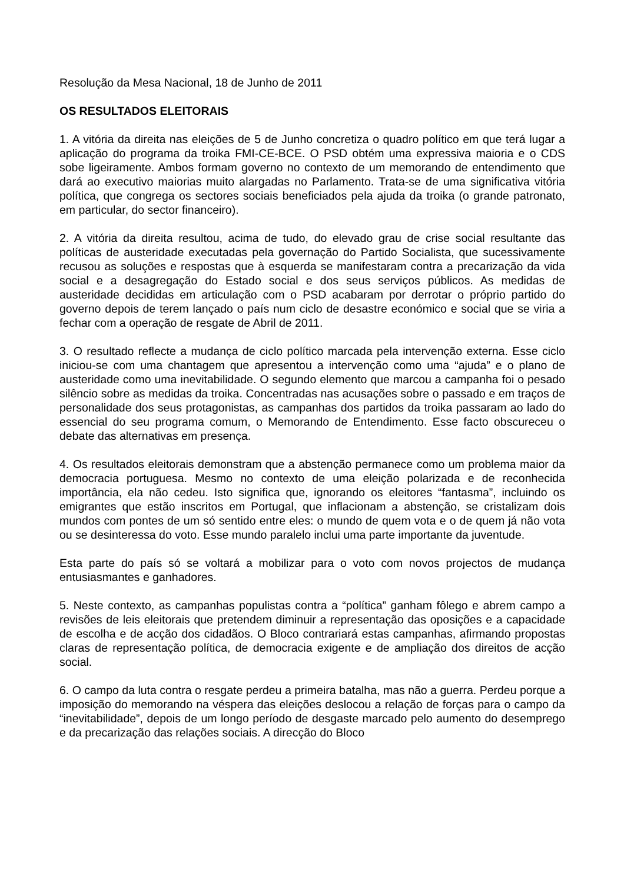Resolução da Mesa Nacional, 18 de Junho de 2011
OS RESULTADOS ELEITORAIS
1. A vitória da direita nas eleições de 5 de Junho concretiza o quadro político em que terá lugar a aplicação do programa da troika FMI-CE-BCE. O PSD obtém uma expressiva maioria e o CDS sobe ligeiramente. Ambos formam governo no contexto de um memorando de entendimento que dará ao executivo maiorias muito alargadas no Parlamento. Trata-se de uma significativa vitória política, que congrega os sectores sociais beneficiados pela ajuda da troika (o grande patronato, em particular, do sector financeiro).
2. A vitória da direita resultou, acima de tudo, do elevado grau de crise social resultante das políticas de austeridade executadas pela governação do Partido Socialista, que sucessivamente recusou as soluções e respostas que à esquerda se manifestaram contra a precarização da vida social e a desagregação do Estado social e dos seus serviços públicos. As medidas de austeridade decididas em articulação com o PSD acabaram por derrotar o próprio partido do governo depois de terem lançado o país num ciclo de desastre económico e social que se viria a fechar com a operação de resgate de Abril de 2011.
3. O resultado reflecte a mudança de ciclo político marcada pela intervenção externa. Esse ciclo iniciou-se com uma chantagem que apresentou a intervenção como uma “ajuda” e o plano de austeridade como uma inevitabilidade. O segundo elemento que marcou a campanha foi o pesado silêncio sobre as medidas da troika. Concentradas nas acusações sobre o passado e em traços de personalidade dos seus protagonistas, as campanhas dos partidos da troika passaram ao lado do essencial do seu programa comum, o Memorando de Entendimento. Esse facto obscureceu o debate das alternativas em presença.
4. Os resultados eleitorais demonstram que a abstenção permanece como um problema maior da democracia portuguesa. Mesmo no contexto de uma eleição polarizada e de reconhecida importância, ela não cedeu. Isto significa que, ignorando os eleitores “fantasma”, incluindo os emigrantes que estão inscritos em Portugal, que inflacionam a abstenção, se cristalizam dois mundos com pontes de um só sentido entre eles: o mundo de quem vota e o de quem já não vota ou se desinteressa do voto. Esse mundo paralelo inclui uma parte importante da juventude.
Esta parte do país só se voltará a mobilizar para o voto com novos projectos de mudança entusiasmantes e ganhadores.
5. Neste contexto, as campanhas populistas contra a “política” ganham fôlego e abrem campo a revisões de leis eleitorais que pretendem diminuir a representação das oposições e a capacidade de escolha e de acção dos cidadãos. O Bloco contrariará estas campanhas, afirmando propostas claras de representação política, de democracia exigente e de ampliação dos direitos de acção social.
6. O campo da luta contra o resgate perdeu a primeira batalha, mas não a guerra. Perdeu porque a imposição do memorando na véspera das eleições deslocou a relação de forças para o campo da “inevitabilidade”, depois de um longo período de desgaste marcado pelo aumento do desemprego e da precarização das relações sociais. A direcção do Bloco